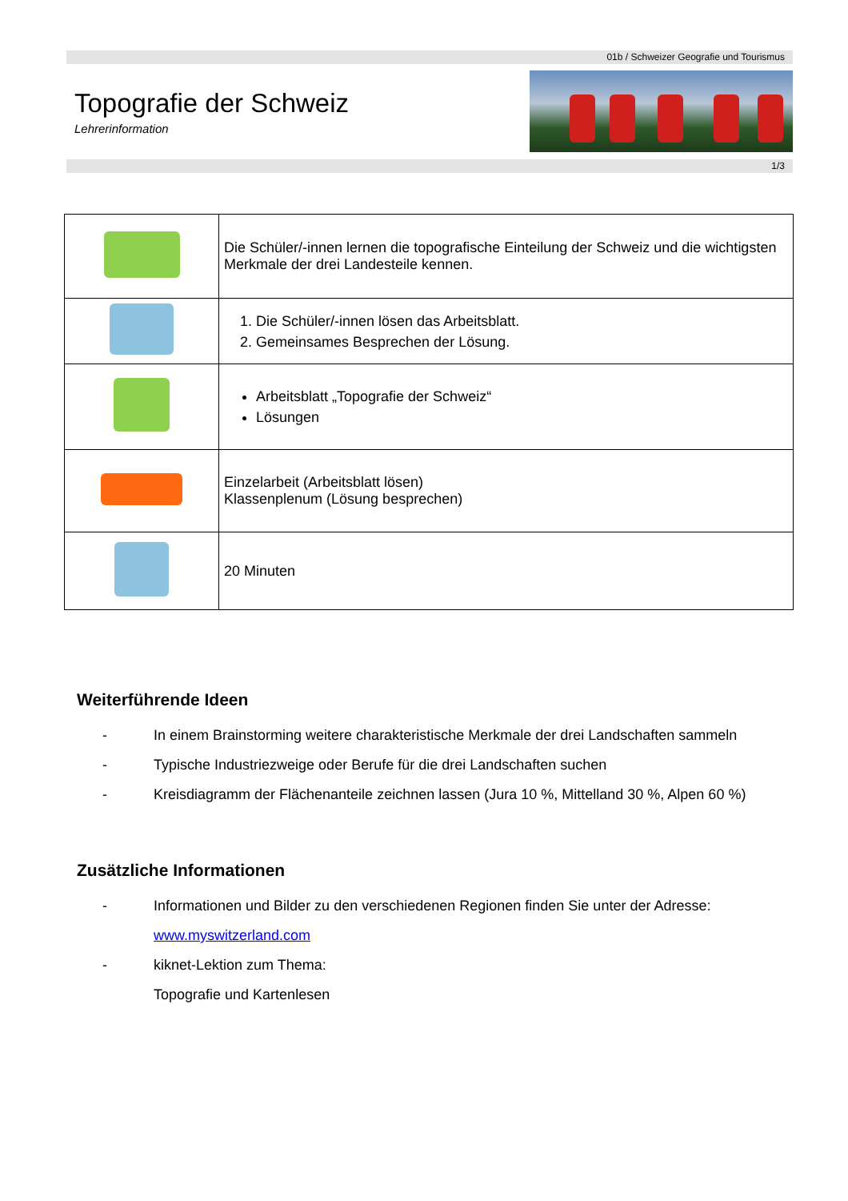01b / Schweizer Geografie und Tourismus
Topografie der Schweiz
Lehrerinformation
1/3
| | Die Schüler/-innen lernen die topografische Einteilung der Schweiz und die wichtigsten Merkmale der drei Landesteile kennen. |
| | 1. Die Schüler/-innen lösen das Arbeitsblatt. 2. Gemeinsames Besprechen der Lösung. |
| | Arbeitsblatt „Topografie der Schweiz“ Lösungen |
| | Einzelarbeit (Arbeitsblatt lösen) Klassenplenum (Lösung besprechen) |
| | 20 Minuten |
Weiterführende Ideen
- In einem Brainstorming weitere charakteristische Merkmale der drei Landschaften sammeln
- Typische Industriezweige oder Berufe für die drei Landschaften suchen
- Kreisdiagramm der Flächenanteile zeichnen lassen (Jura 10 %, Mittelland 30 %, Alpen 60 %)
Zusätzliche Informationen
- Informationen und Bilder zu den verschiedenen Regionen finden Sie unter der Adresse:
www.myswitzerland.com
- kiknet-Lektion zum Thema:
Topografie und Kartenlesen